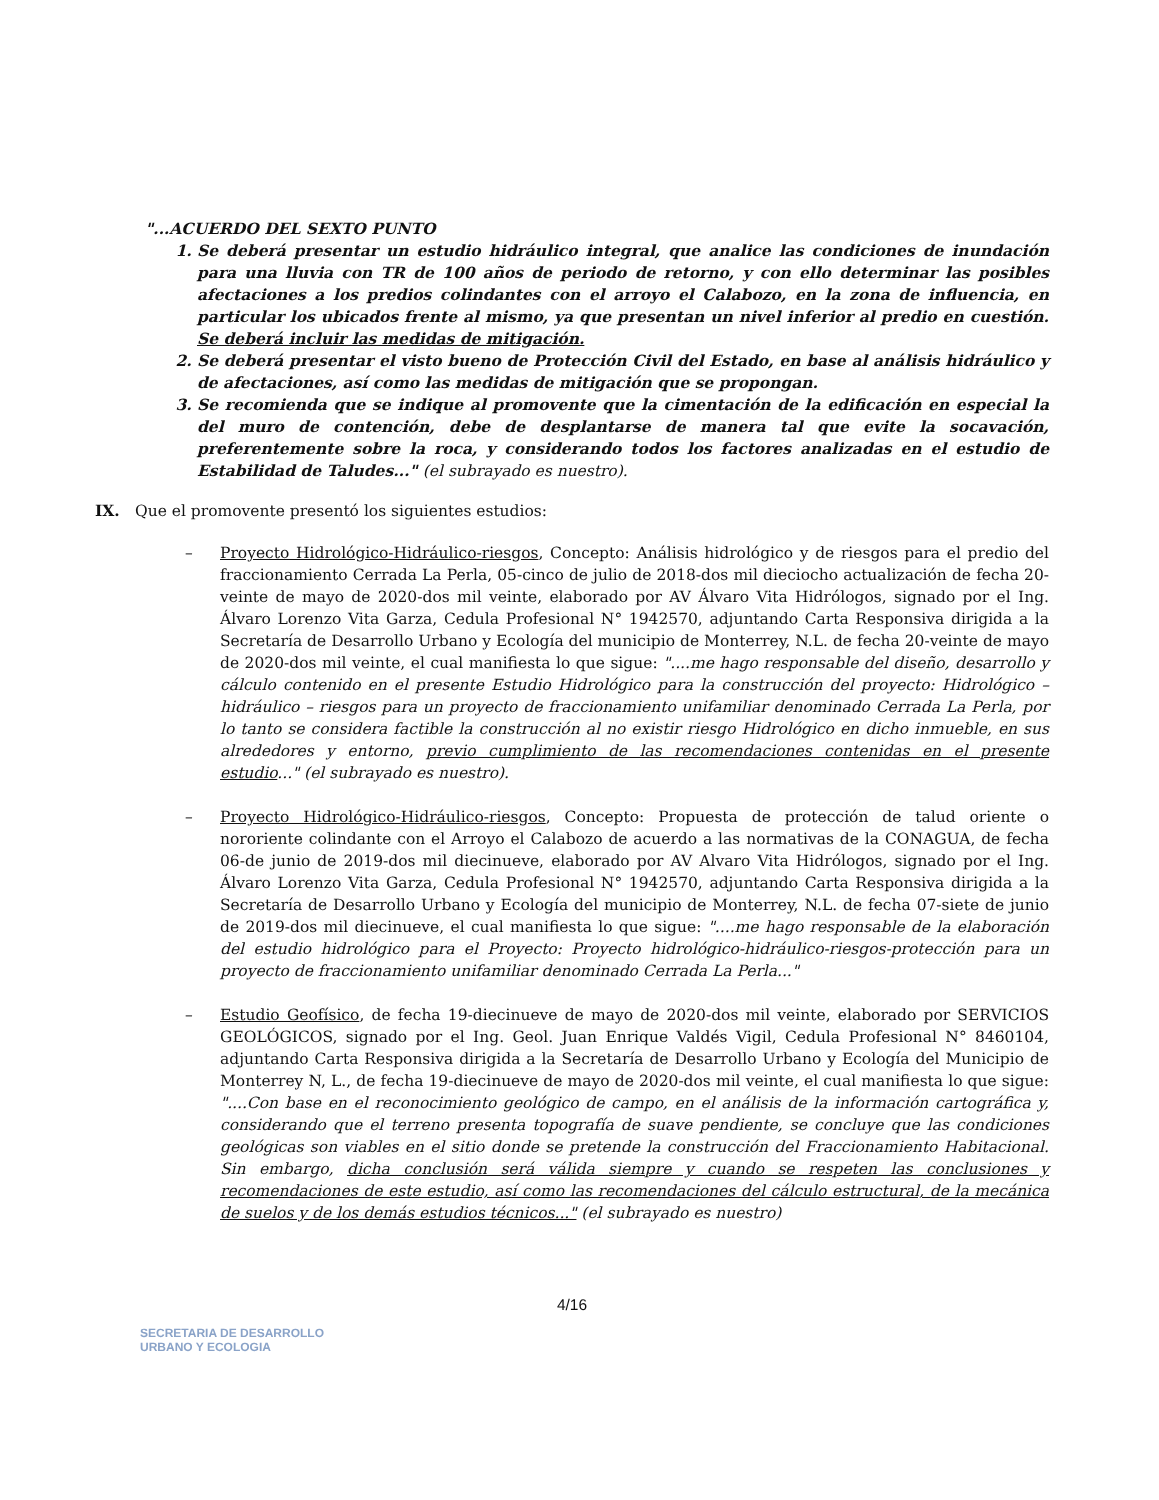"...ACUERDO DEL SEXTO PUNTO
1. Se deberá presentar un estudio hidráulico integral, que analice las condiciones de inundación para una lluvia con TR de 100 años de periodo de retorno, y con ello determinar las posibles afectaciones a los predios colindantes con el arroyo el Calabozo, en la zona de influencia, en particular los ubicados frente al mismo, ya que presentan un nivel inferior al predio en cuestión. Se deberá incluir las medidas de mitigación.
2. Se deberá presentar el visto bueno de Protección Civil del Estado, en base al análisis hidráulico y de afectaciones, así como las medidas de mitigación que se propongan.
3. Se recomienda que se indique al promovente que la cimentación de la edificación en especial la del muro de contención, debe de desplantarse de manera tal que evite la socavación, preferentemente sobre la roca, y considerando todos los factores analizadas en el estudio de Estabilidad de Taludes..." (el subrayado es nuestro).
IX. Que el promovente presentó los siguientes estudios:
– Proyecto Hidrológico-Hidráulico-riesgos, Concepto: Análisis hidrológico y de riesgos para el predio del fraccionamiento Cerrada La Perla, 05-cinco de julio de 2018-dos mil dieciocho actualización de fecha 20-veinte de mayo de 2020-dos mil veinte, elaborado por AV Álvaro Vita Hidrólogos, signado por el Ing. Álvaro Lorenzo Vita Garza, Cedula Profesional N° 1942570, adjuntando Carta Responsiva dirigida a la Secretaría de Desarrollo Urbano y Ecología del municipio de Monterrey, N.L. de fecha 20-veinte de mayo de 2020-dos mil veinte, el cual manifiesta lo que sigue: "....me hago responsable del diseño, desarrollo y cálculo contenido en el presente Estudio Hidrológico para la construcción del proyecto: Hidrológico – hidráulico – riesgos para un proyecto de fraccionamiento unifamiliar denominado Cerrada La Perla, por lo tanto se considera factible la construcción al no existir riesgo Hidrológico en dicho inmueble, en sus alrededores y entorno, previo cumplimiento de las recomendaciones contenidas en el presente estudio..." (el subrayado es nuestro).
– Proyecto Hidrológico-Hidráulico-riesgos, Concepto: Propuesta de protección de talud oriente o nororiente colindante con el Arroyo el Calabozo de acuerdo a las normativas de la CONAGUA, de fecha 06-de junio de 2019-dos mil diecinueve, elaborado por AV Alvaro Vita Hidrólogos, signado por el Ing. Álvaro Lorenzo Vita Garza, Cedula Profesional N° 1942570, adjuntando Carta Responsiva dirigida a la Secretaría de Desarrollo Urbano y Ecología del municipio de Monterrey, N.L. de fecha 07-siete de junio de 2019-dos mil diecinueve, el cual manifiesta lo que sigue: "....me hago responsable de la elaboración del estudio hidrológico para el Proyecto: Proyecto hidrológico-hidráulico-riesgos-protección para un proyecto de fraccionamiento unifamiliar denominado Cerrada La Perla..."
– Estudio Geofísico, de fecha 19-diecinueve de mayo de 2020-dos mil veinte, elaborado por SERVICIOS GEOLÓGICOS, signado por el Ing. Geol. Juan Enrique Valdés Vigil, Cedula Profesional N° 8460104, adjuntando Carta Responsiva dirigida a la Secretaría de Desarrollo Urbano y Ecología del Municipio de Monterrey N, L., de fecha 19-diecinueve de mayo de 2020-dos mil veinte, el cual manifiesta lo que sigue: "....Con base en el reconocimiento geológico de campo, en el análisis de la información cartográfica y, considerando que el terreno presenta topografía de suave pendiente, se concluye que las condiciones geológicas son viables en el sitio donde se pretende la construcción del Fraccionamiento Habitacional. Sin embargo, dicha conclusión será válida siempre y cuando se respeten las conclusiones y recomendaciones de este estudio, así como las recomendaciones del cálculo estructural, de la mecánica de suelos y de los demás estudios técnicos..." (el subrayado es nuestro)
4/16
SECRETARIA DE DESARROLLO
URBANO Y ECOLOGIA